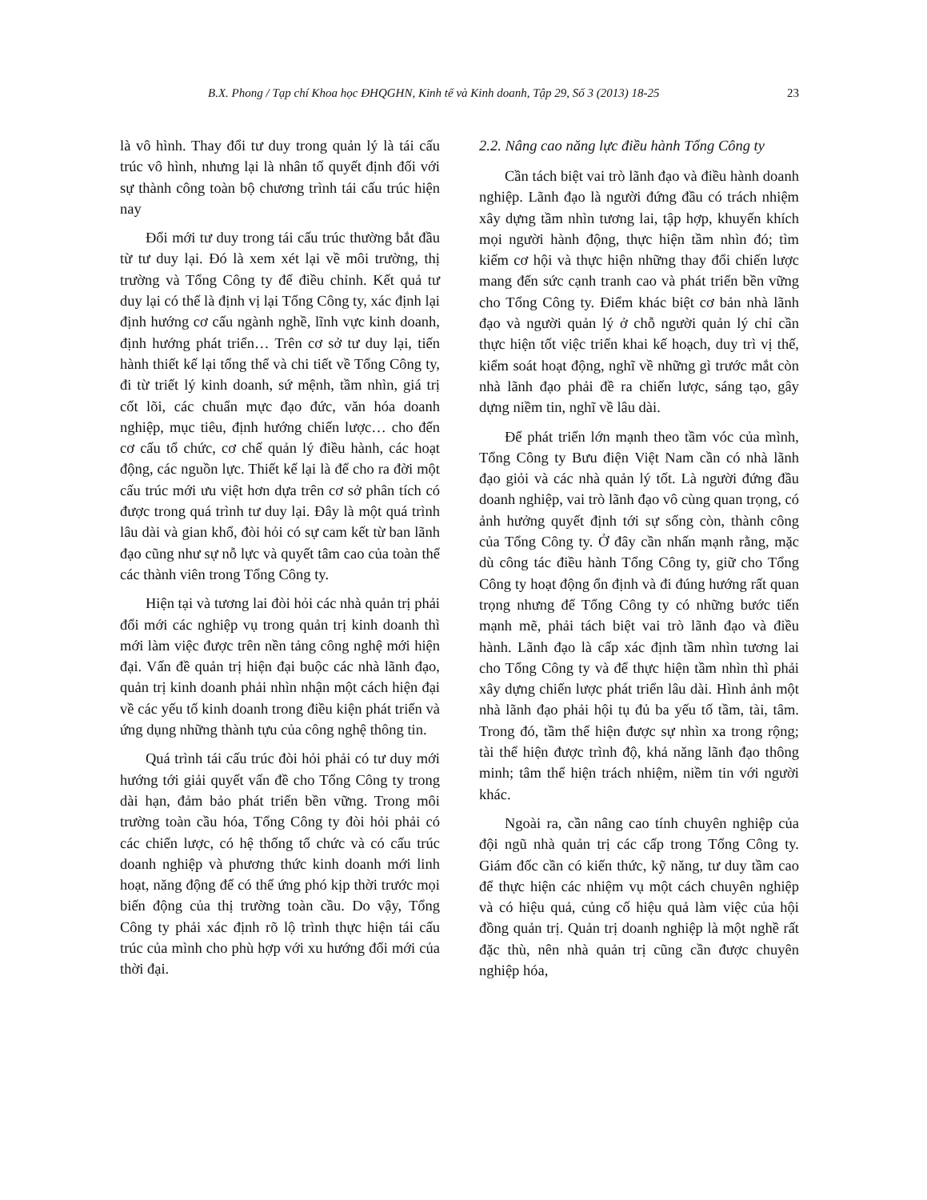B.X. Phong / Tạp chí Khoa học ĐHQGHN, Kinh tế và Kinh doanh, Tập 29, Số 3 (2013) 18-25 23
là vô hình. Thay đổi tư duy trong quản lý là tái cấu trúc vô hình, nhưng lại là nhân tố quyết định đối với sự thành công toàn bộ chương trình tái cấu trúc hiện nay
Đổi mới tư duy trong tái cấu trúc thường bắt đầu từ tư duy lại. Đó là xem xét lại về môi trường, thị trường và Tổng Công ty để điều chỉnh. Kết quả tư duy lại có thể là định vị lại Tổng Công ty, xác định lại định hướng cơ cấu ngành nghề, lĩnh vực kinh doanh, định hướng phát triển… Trên cơ sở tư duy lại, tiến hành thiết kế lại tổng thể và chi tiết về Tổng Công ty, đi từ triết lý kinh doanh, sứ mệnh, tầm nhìn, giá trị cốt lõi, các chuẩn mực đạo đức, văn hóa doanh nghiệp, mục tiêu, định hướng chiến lược… cho đến cơ cấu tổ chức, cơ chế quản lý điều hành, các hoạt động, các nguồn lực. Thiết kế lại là để cho ra đời một cấu trúc mới ưu việt hơn dựa trên cơ sở phân tích có được trong quá trình tư duy lại. Đây là một quá trình lâu dài và gian khổ, đòi hỏi có sự cam kết từ ban lãnh đạo cũng như sự nỗ lực và quyết tâm cao của toàn thể các thành viên trong Tổng Công ty.
Hiện tại và tương lai đòi hỏi các nhà quản trị phải đổi mới các nghiệp vụ trong quản trị kinh doanh thì mới làm việc được trên nền tảng công nghệ mới hiện đại. Vấn đề quản trị hiện đại buộc các nhà lãnh đạo, quản trị kinh doanh phải nhìn nhận một cách hiện đại về các yếu tố kinh doanh trong điều kiện phát triển và ứng dụng những thành tựu của công nghệ thông tin.
Quá trình tái cấu trúc đòi hỏi phải có tư duy mới hướng tới giải quyết vấn đề cho Tổng Công ty trong dài hạn, đảm bảo phát triển bền vững. Trong môi trường toàn cầu hóa, Tổng Công ty đòi hỏi phải có các chiến lược, có hệ thống tổ chức và có cấu trúc doanh nghiệp và phương thức kinh doanh mới linh hoạt, năng động để có thể ứng phó kịp thời trước mọi biến động của thị trường toàn cầu. Do vậy, Tổng Công ty phải xác định rõ lộ trình thực hiện tái cấu trúc của mình cho phù hợp với xu hướng đổi mới của thời đại.
2.2. Nâng cao năng lực điều hành Tổng Công ty
Cần tách biệt vai trò lãnh đạo và điều hành doanh nghiệp. Lãnh đạo là người đứng đầu có trách nhiệm xây dựng tầm nhìn tương lai, tập hợp, khuyến khích mọi người hành động, thực hiện tầm nhìn đó; tìm kiếm cơ hội và thực hiện những thay đổi chiến lược mang đến sức cạnh tranh cao và phát triển bền vững cho Tổng Công ty. Điểm khác biệt cơ bản nhà lãnh đạo và người quản lý ở chỗ người quản lý chỉ cần thực hiện tốt việc triển khai kế hoạch, duy trì vị thế, kiểm soát hoạt động, nghĩ về những gì trước mắt còn nhà lãnh đạo phải đề ra chiến lược, sáng tạo, gây dựng niềm tin, nghĩ về lâu dài.
Để phát triển lớn mạnh theo tầm vóc của mình, Tổng Công ty Bưu điện Việt Nam cần có nhà lãnh đạo giỏi và các nhà quản lý tốt. Là người đứng đầu doanh nghiệp, vai trò lãnh đạo vô cùng quan trọng, có ảnh hưởng quyết định tới sự sống còn, thành công của Tổng Công ty. Ở đây cần nhấn mạnh rằng, mặc dù công tác điều hành Tổng Công ty, giữ cho Tổng Công ty hoạt động ổn định và đi đúng hướng rất quan trọng nhưng để Tổng Công ty có những bước tiến mạnh mẽ, phải tách biệt vai trò lãnh đạo và điều hành. Lãnh đạo là cấp xác định tầm nhìn tương lai cho Tổng Công ty và để thực hiện tầm nhìn thì phải xây dựng chiến lược phát triển lâu dài. Hình ảnh một nhà lãnh đạo phải hội tụ đủ ba yếu tố tầm, tài, tâm. Trong đó, tầm thể hiện được sự nhìn xa trong rộng; tài thể hiện được trình độ, khả năng lãnh đạo thông minh; tâm thể hiện trách nhiệm, niềm tin với người khác.
Ngoài ra, cần nâng cao tính chuyên nghiệp của đội ngũ nhà quản trị các cấp trong Tổng Công ty. Giám đốc cần có kiến thức, kỹ năng, tư duy tầm cao để thực hiện các nhiệm vụ một cách chuyên nghiệp và có hiệu quả, củng cố hiệu quả làm việc của hội đồng quản trị. Quản trị doanh nghiệp là một nghề rất đặc thù, nên nhà quản trị cũng cần được chuyên nghiệp hóa,